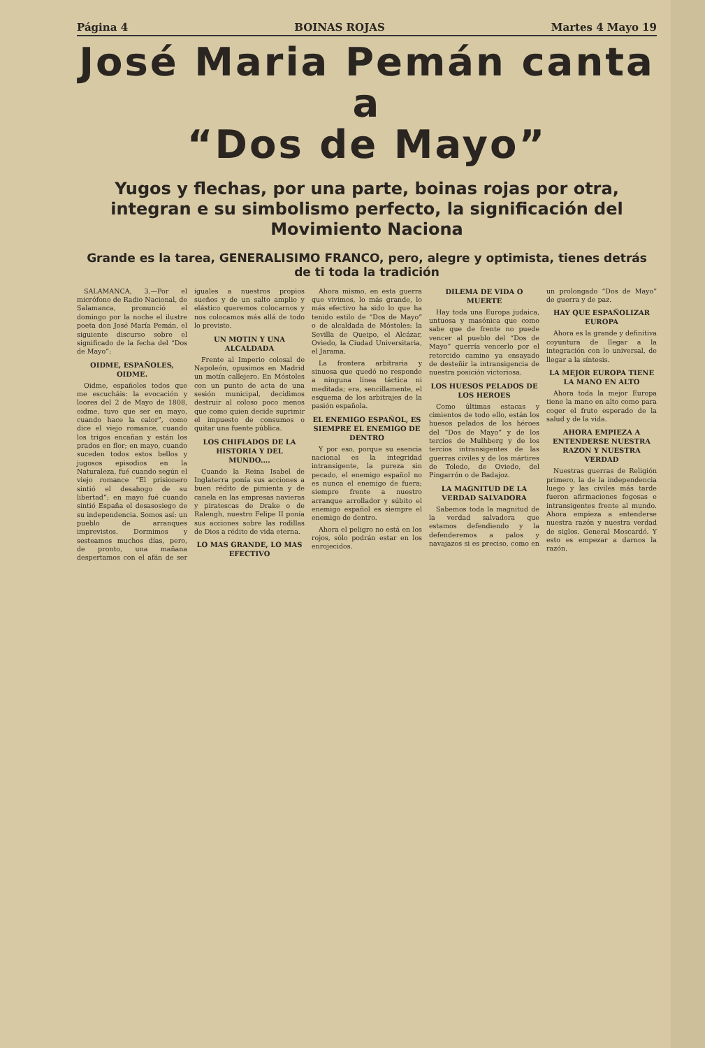Página 4 BOINAS ROJAS Martes 4 Mayo 19
José Maria Pemán canta a
“Dos de Mayo”
Yugos y flechas, por una parte, boinas rojas por otra, integran e su simbolismo perfecto, la significación del Movimiento Naciona
Grande es la tarea, GENERALISIMO FRANCO, pero, alegre y optimista, tienes detrás de ti toda la tradición
SALAMANCA, 3.—Por el micrófono de Radio Nacional, de Salamanca, pronunció el domingo por la noche el ilustre poeta don José María Pemán, el siguiente discurso sobre el significado de la fecha del “Dos de Mayo”:
OIDME, ESPAÑOLES, OIDME.
Oidme, españoles todos que me escucháis: la evocación y loores del 2 de Mayo de 1808, oidme, tuvo que ser en mayo, cuando hace la calor”, como dice el viejo romance, cuando los trigos encañan y están los prados en flor; en mayo, cuando suceden todos estos bellos y jugosos episodios en la Naturaleza, fué cuando según el viejo romance “El prisionero sintió el desahogo de su libertad”; en mayo fué cuando sintió España el desasosiego de su independencia. Somos así: un pueblo de arranques imprevistos. Dormimos y sesteamos muchos días, pero, de pronto, una mañana despertamos con el afán de ser iguales a nuestros propios sueños y de un salto amplio y elástico queremos colocarnos y nos colocamos más allá de todo lo previsto.
UN MOTIN Y UNA ALCALDADA
Frente al Imperio colosal de Napoleón, opusimos en Madrid un motín callejero. En Móstoles con un punto de acta de una sesión municipal, decidimos destruir al coloso poco menos que como quien decide suprimir el impuesto de consumos o quitar una fuente pública.
LOS CHIFLADOS DE LA HISTORIA Y DEL MUNDO....
Cuando la Reina Isabel de Inglaterra ponía sus acciones a buen rédito de pimienta y de canela en las empresas navieras y piratescas de Drake o de Ralengh, nuestro Felipe II ponía sus acciones sobre las rodillas de Dios a rédito de vida eterna.
LO MAS GRANDE, LO MAS EFECTIVO
Ahora mismo, en esta guerra que vivimos, lo más grande, lo más efectivo ha sido lo que ha tenido estilo de “Dos de Mayo” o de alcaldada de Móstoles: la Sevilla de Queipo, el Alcázar, Oviedo, la Ciudad Universitaria, el Jarama.
La frontera arbitraria y sinuosa que quedó no responde a ninguna línea táctica ni meditada; era, sencillamente, el esquema de los arbitrajes de la pasión española.
EL ENEMIGO ESPAÑOL, ES SIEMPRE EL ENEMIGO DE DENTRO
Y por eso, porque su esencia nacional es la integridad intransigente, la pureza sin pecado, el enemigo español no es nunca el enemigo de fuera; siempre frente a nuestro arranque arrollador y súbito el enemigo español es siempre el enemigo de dentro.
Ahora el peligro no está en los rojos, sólo podrán estar en los enrojecidos.
DILEMA DE VIDA O MUERTE
Hay toda una Europa judaica, untuosa y masónica que como sabe que de frente no puede vencer al pueblo del “Dos de Mayo” querría vencerlo por el retorcido camino ya ensayado de desteñir la intransigencia de nuestra posición victoriosa.
LOS HUESOS PELADOS DE LOS HEROES
Como últimas estacas y cimientos de todo ello, están los huesos pelados de los héroes del “Dos de Mayo” y de los tercios de Mulhberg y de los tercios intransigentes de las guerras civiles y de los mártires de Toledo, de Oviedo, del Pingarrón o de Badajoz.
LA MAGNITUD DE LA VERDAD SALVADORA
Sabemos toda la magnitud de la verdad salvadora que estamos defendiendo y la defenderemos a palos y navajazos si es preciso, como en un prolongado “Dos de Mayo” de guerra y de paz.
HAY QUE ESPAÑOLIZAR EUROPA
Ahora es la grande y definitiva coyuntura de llegar a la integración con lo universal, de llegar a la síntesis.
LA MEJOR EUROPA TIENE LA MANO EN ALTO
Ahora toda la mejor Europa tiene la mano en alto como para coger el fruto esperado de la salud y de la vida.
AHORA EMPIEZA A ENTENDERSE NUESTRA RAZON Y NUESTRA VERDAD
Nuestras guerras de Religión primero, la de la independencia luego y las civiles más tarde fueron afirmaciones fogosas e intransigentes frente al mundo. Ahora empieza a entenderse nuestra razón y nuestra verdad de siglos. General Moscardó. Y esto es empezar a darnos la razón.